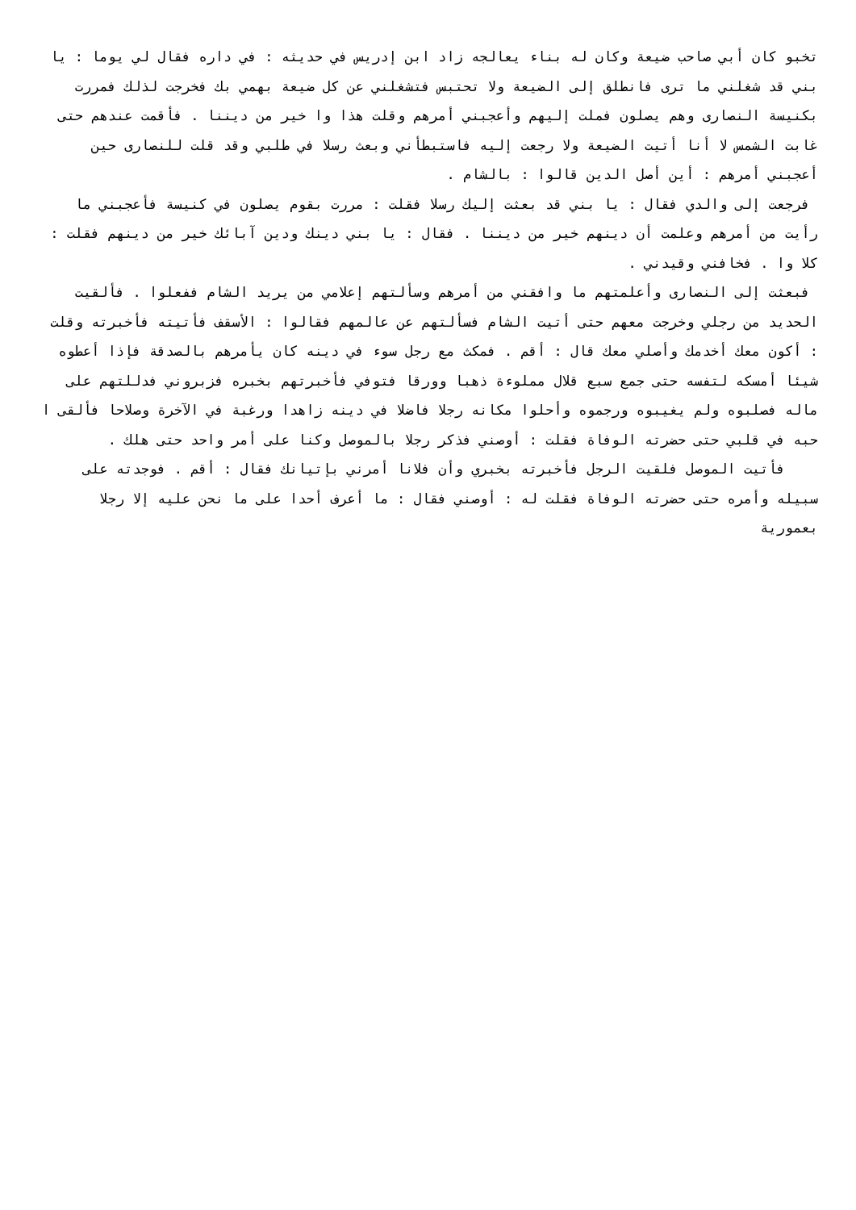تخبو كان أبي صاحب ضيعة وكان له بناء يعالجه زاد ابن إدريس في حديثه : في داره فقال لي يوما : يا بني قد شغلني ما ترى فانطلق إلى الضيعة ولا تحتبس فتشغلني عن كل ضيعة بهمي بك فخرجت لذلك فمررت بكنيسة النصارى وهم يصلون فملت إليهم وأعجبني أمرهم وقلت هذا وا خير من ديننا . فأقمت عندهم حتى غابت الشمس لا أنا أتيت الضيعة ولا رجعت إليه فاستبطأني وبعث رسلا في طلبي وقد قلت للنصارى حين أعجبني أمرهم : أين أصل الدين قالوا : بالشام .
فرجعت إلى والدي فقال : يا بني قد بعثت إليك رسلا فقلت : مررت بقوم يصلون في كنيسة فأعجبني ما رأيت من أمرهم وعلمت أن دينهم خير من ديننا . فقال : يا بني دينك ودين آبائك خير من دينهم فقلت : كلا وا . فخافني وقيدني .
فبعثت إلى النصارى وأعلمتهم ما وافقني من أمرهم وسألتهم إعلامي من يريد الشام ففعلوا . فألقيت الحديد من رجلي وخرجت معهم حتى أتيت الشام فسألتهم عن عالمهم فقالوا : الأسقف فأتيته فأخبرته وقلت : أكون معك أخدمك وأصلي معك قال : أقم . فمكث مع رجل سوء في دينه كان يأمرهم بالصدقة فإذا أعطوه شيئا أمسكه لتفسه حتى جمع سبع قلال مملوءة ذهبا وورقا فتوفي فأخبرتهم بخبره فزبروني فدللتهم على ماله فصلبوه ولم يغيبوه ورجموه وأحلوا مكانه رجلا فاضلا في دينه زاهدا ورغبة في الآخرة وصلاحا فألقى ا حبه في قلبي حتى حضرته الوفاة فقلت : أوصني فذكر رجلا بالموصل وكنا على أمر واحد حتى هلك .
فأتيت الموصل فلقيت الرجل فأخبرته بخبري وأن فلانا أمرني بإتيانك فقال : أقم . فوجدته على سبيله وأمره حتى حضرته الوفاة فقلت له : أوصني فقال : ما أعرف أحدا على ما نحن عليه إلا رجلا بعمورية